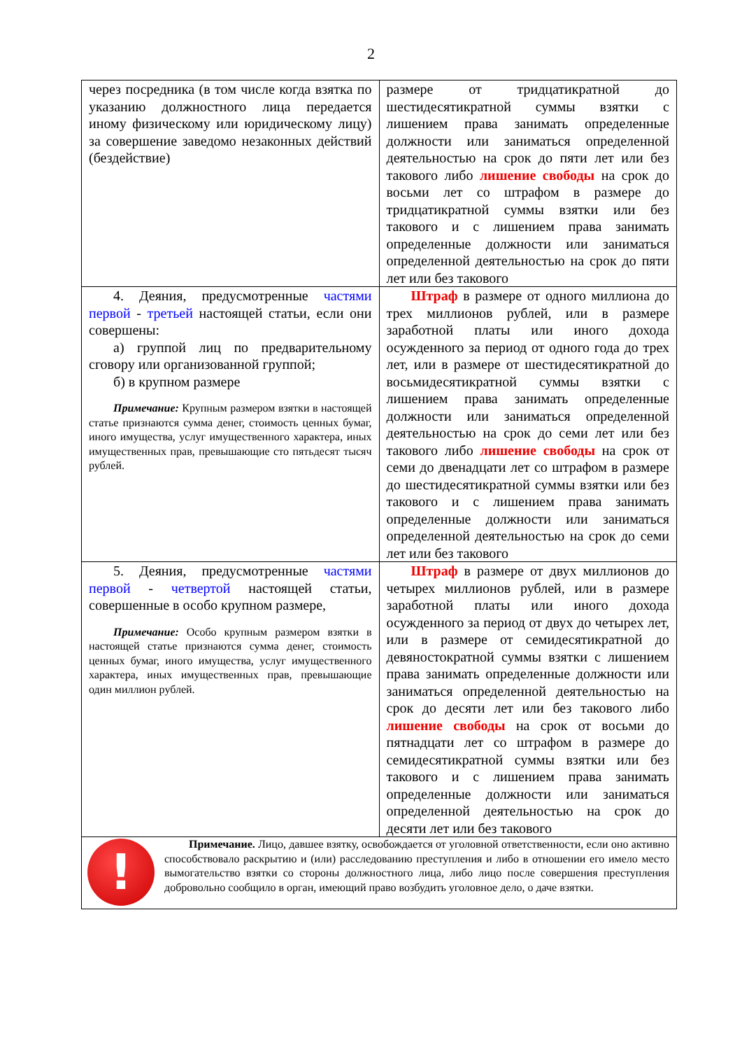2
| через посредника (в том числе когда взятка по указанию должностного лица передается иному физическому или юридическому лицу) за совершение заведомо незаконных действий (бездействие) | размере от тридцатикратной до шестидесятикратной суммы взятки с лишением права занимать определенные должности или заниматься определенной деятельностью на срок до пяти лет или без такового либо лишение свободы на срок до восьми лет со штрафом в размере до тридцатикратной суммы взятки или без такового и с лишением права занимать определенные должности или заниматься определенной деятельностью на срок до пяти лет или без такового |
| 4. Деяния, предусмотренные частями первой - третьей настоящей статьи, если они совершены: а) группой лиц по предварительному сговору или организованной группой; б) в крупном размере Примечание: Крупным размером взятки в настоящей статье признаются сумма денег, стоимость ценных бумаг, иного имущества, услуг имущественного характера, иных имущественных прав, превышающие сто пятьдесят тысяч рублей. | Штраф в размере от одного миллиона до трех миллионов рублей, или в размере заработной платы или иного дохода осужденного за период от одного года до трех лет, или в размере от шестидесятикратной до восьмидесятикратной суммы взятки с лишением права занимать определенные должности или заниматься определенной деятельностью на срок до семи лет или без такового либо лишение свободы на срок от семи до двенадцати лет со штрафом в размере до шестидесятикратной суммы взятки или без такового и с лишением права занимать определенные должности или заниматься определенной деятельностью на срок до семи лет или без такового |
| 5. Деяния, предусмотренные частями первой - четвертой настоящей статьи, совершенные в особо крупном размере, Примечание: Особо крупным размером взятки в настоящей статье признаются сумма денег, стоимость ценных бумаг, иного имущества, услуг имущественного характера, иных имущественных прав, превышающие один миллион рублей. | Штраф в размере от двух миллионов до четырех миллионов рублей, или в размере заработной платы или иного дохода осужденного за период от двух до четырех лет, или в размере от семидесятикратной до девяностократной суммы взятки с лишением права занимать определенные должности или заниматься определенной деятельностью на срок до десяти лет или без такового либо лишение свободы на срок от восьми до пятнадцати лет со штрафом в размере до семидесятикратной суммы взятки или без такового и с лишением права занимать определенные должности или заниматься определенной деятельностью на срок до десяти лет или без такового |
| ! Примечание. Лицо, давшее взятку, освобождается от уголовной ответственности, если оно активно способствовало раскрытию и (или) расследованию преступления и либо в отношении его имело место вымогательство взятки со стороны должностного лица, либо лицо после совершения преступления добровольно сообщило в орган, имеющий право возбудить уголовное дело, о даче взятки. | |